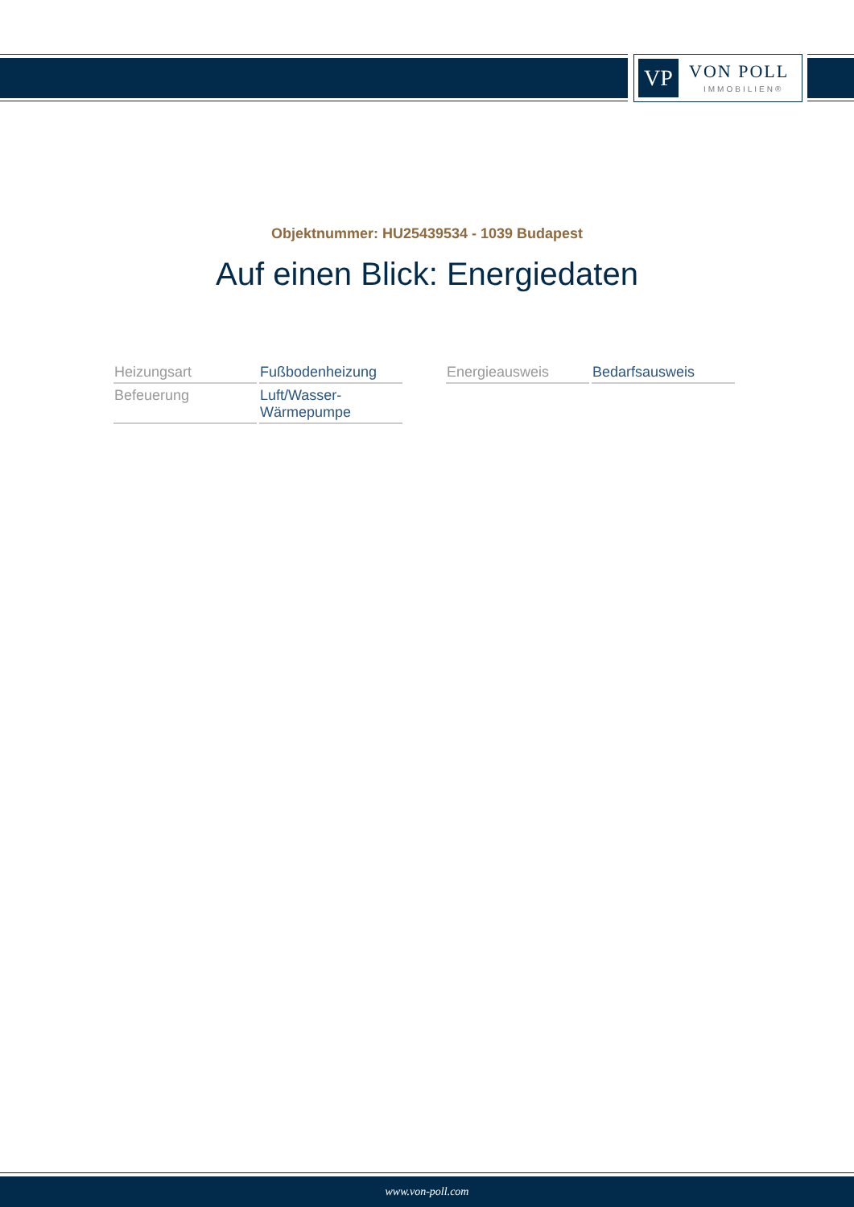VP VON POLL
IMMOBILIEN®
Objektnummer: HU25439534 - 1039 Budapest
Auf einen Blick: Energiedaten
| Heizungsart | Fußbodenheizung |
| Befeuerung | Luft/Wasser- Wärmepumpe |
| Energieausweis | Bedarfsausweis |
www.von-poll.com